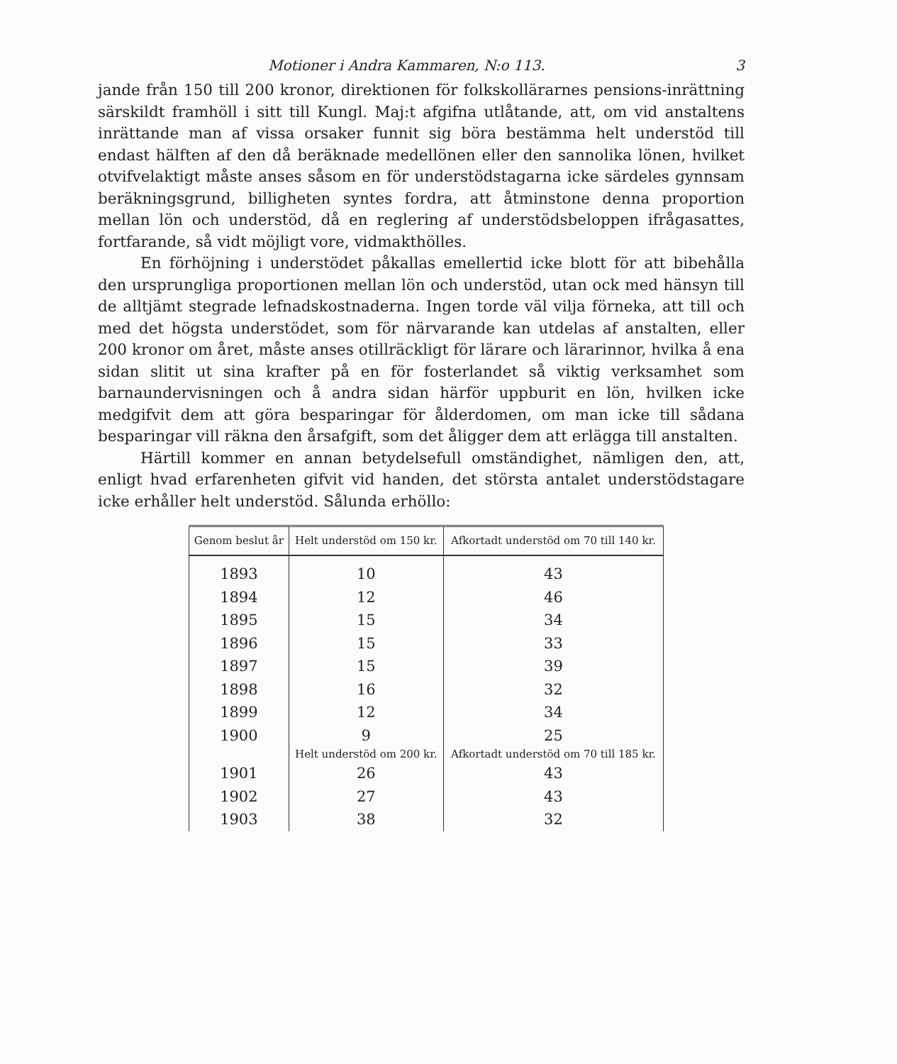Motioner i Andra Kammaren, N:o 113. 3
jande från 150 till 200 kronor, direktionen för folkskollärarnes pensions-inrättning särskildt framhöll i sitt till Kungl. Maj:t afgifna utlåtande, att, om vid anstaltens inrättande man af vissa orsaker funnit sig böra bestämma helt understöd till endast hälften af den då beräknade medellönen eller den sannolika lönen, hvilket otvifvelaktigt måste anses såsom en för understödstagarna icke särdeles gynnsam beräkningsgrund, billigheten syntes fordra, att åtminstone denna proportion mellan lön och understöd, då en reglering af understödsbeloppen ifrågasattes, fortfarande, så vidt möjligt vore, vidmakthölles.
En förhöjning i understödet påkallas emellertid icke blott för att bibehålla den ursprungliga proportionen mellan lön och understöd, utan ock med hänsyn till de alltjämt stegrade lefnadskostnaderna. Ingen torde väl vilja förneka, att till och med det högsta understödet, som för närvarande kan utdelas af anstalten, eller 200 kronor om året, måste anses otillräckligt för lärare och lärarinnor, hvilka å ena sidan slitit ut sina krafter på en för fosterlandet så viktig verksamhet som barnaundervisningen och å andra sidan härför uppburit en lön, hvilken icke medgifvit dem att göra besparingar för ålderdomen, om man icke till sådana besparingar vill räkna den årsafgift, som det åligger dem att erlägga till anstalten.
Härtill kommer en annan betydelsefull omständighet, nämligen den, att, enligt hvad erfarenheten gifvit vid handen, det största antalet understödstagare icke erhåller helt understöd. Sålunda erhöllo:
| Genom beslut år | Helt understöd om 150 kr. | Afkortadt understöd om 70 till 140 kr. |
| --- | --- | --- |
| 1893 | 10 | 43 |
| 1894 | 12 | 46 |
| 1895 | 15 | 34 |
| 1896 | 15 | 33 |
| 1897 | 15 | 39 |
| 1898 | 16 | 32 |
| 1899 | 12 | 34 |
| 1900 | 9 | 25 |
| | Helt understöd om 200 kr. | Afkortadt understöd om 70 till 185 kr. |
| 1901 | 26 | 43 |
| 1902 | 27 | 43 |
| 1903 | 38 | 32 |